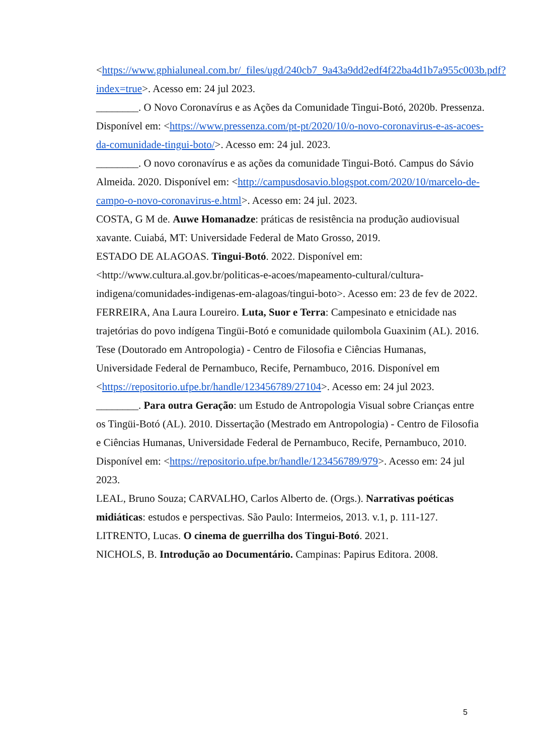<https://www.gphialuneal.com.br/_files/ugd/240cb7_9a43a9dd2edf4f22ba4d1b7a955c003b.pdf?index=true>. Acesso em: 24 jul 2023.
________. O Novo Coronavírus e as Ações da Comunidade Tingui-Botó, 2020b. Pressenza. Disponível em: <https://www.pressenza.com/pt-pt/2020/10/o-novo-coronavirus-e-as-acoes-da-comunidade-tingui-boto/>. Acesso em: 24 jul. 2023.
________. O novo coronavírus e as ações da comunidade Tingui-Botó. Campus do Sávio Almeida. 2020. Disponível em: <http://campusdosavio.blogspot.com/2020/10/marcelo-de-campo-o-novo-coronavirus-e.html>. Acesso em: 24 jul. 2023.
COSTA, G M de. Auwe Homanadze: práticas de resistência na produção audiovisual xavante. Cuiabá, MT: Universidade Federal de Mato Grosso, 2019.
ESTADO DE ALAGOAS. Tingui-Botó. 2022. Disponível em: <http://www.cultura.al.gov.br/politicas-e-acoes/mapeamento-cultural/cultura-indigena/comunidades-indigenas-em-alagoas/tingui-boto>. Acesso em: 23 de fev de 2022.
FERREIRA, Ana Laura Loureiro. Luta, Suor e Terra: Campesinato e etnicidade nas trajetórias do povo indígena Tingüi-Botó e comunidade quilombola Guaxinim (AL). 2016. Tese (Doutorado em Antropologia) - Centro de Filosofia e Ciências Humanas, Universidade Federal de Pernambuco, Recife, Pernambuco, 2016. Disponível em <https://repositorio.ufpe.br/handle/123456789/27104>. Acesso em: 24 jul 2023.
________. Para outra Geração: um Estudo de Antropologia Visual sobre Crianças entre os Tingüi-Botó (AL). 2010. Dissertação (Mestrado em Antropologia) - Centro de Filosofia e Ciências Humanas, Universidade Federal de Pernambuco, Recife, Pernambuco, 2010. Disponível em: <https://repositorio.ufpe.br/handle/123456789/979>. Acesso em: 24 jul 2023.
LEAL, Bruno Souza; CARVALHO, Carlos Alberto de. (Orgs.). Narrativas poéticas midiáticas: estudos e perspectivas. São Paulo: Intermeios, 2013. v.1, p. 111-127.
LITRENTO, Lucas. O cinema de guerrilha dos Tingui-Botó. 2021.
NICHOLS, B. Introdução ao Documentário. Campinas: Papirus Editora. 2008.
5